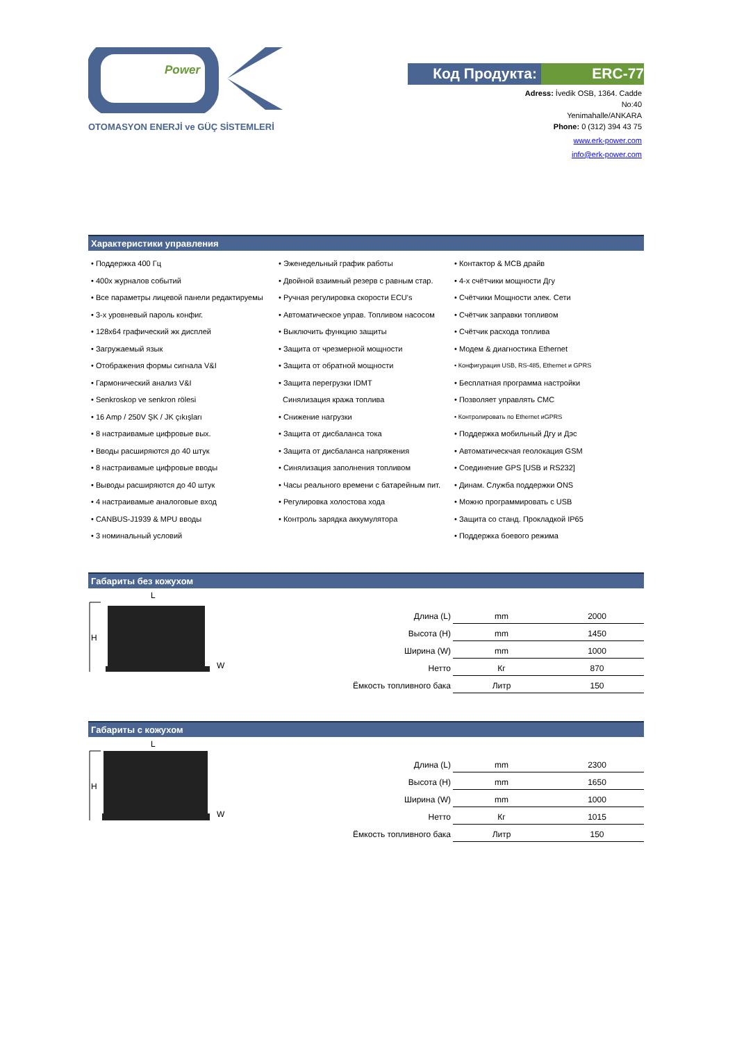Power
OTOMASYON ENERJİ ve GÜÇ SİSTEMLERİ
Код Продукта: ERC-77
Adress: İvedik OSB, 1364. Cadde
No:40
Yenimahalle/ANKARA
Phone: 0 (312) 394 43 75
www.erk-power.com
info@erk-power.com
Характеристики управления
• Поддержка 400 Гц
• Эженедельный график работы
• Контактор & MCB драйв
• 400х журналов событий
• Двойной взаимный резерв с равным стар.
• 4-х счётчики мощности Дгу
• Все параметры лицевой панели редактируемы
• Ручная регулировка скорости ECU's
• Счётчики Мощности элек. Сети
• 3-х уровневый пароль конфиг.
• Автоматическое управ. Топливом насосом
• Счётчик заправки топливом
• 128x64 графический жк дисплей
• Выключить функцию защиты
• Счётчик расхода топлива
• Загружаемый язык
• Защита от чрезмерной мощности
• Модем & диагностика Ethernet
• Отображения формы сигнала V&I
• Защита от обратной мощности
• Конфигурация USB, RS-485, Ethernet и GPRS
• Гармонический анализ V&I
• Защита перегрузки IDMT
• Бесплатная программа настройки
• Senkroskop ve senkron rölesi
Синялизация кража топлива
• Позволяет управлять СМС
• 16 Amp / 250V ŞK / JK çıkışları
• Снижение нагрузки
• Контролировать по Ethernet иGPRS
• 8 настраивамые цифровые вых.
• Защита от дисбаланса тока
• Поддержка мобильный Дгу и Дэс
• Вводы расширяются до 40 штук
• Защита от дисбаланса напряжения
• Автоматическчая геолокация GSM
• 8 настраивамые цифровые вводы
• Синялизация заполнения топливом
• Соединение GPS [USB и RS232]
• Выводы расширяются до 40 штук
• Часы реального времени с батарейным пит.
• Динам. Служба поддержки ONS
• 4 настраивамые аналоговые вход
• Регулировка холостова хода
• Можно программировать с USB
• CANBUS-J1939 & MPU вводы
• Контроль зарядка аккумулятора
• Защита со станд. Прокладкой IP65
• 3 номинальный условий
• Поддержка боевого режима
Габариты без кожухом
L
H
W
| Длина (L) | mm | 2000 |
| Высота (H) | mm | 1450 |
| Ширина (W) | mm | 1000 |
| Нетто | Кг | 870 |
| Ёмкость топливного бака | Литр | 150 |
Габариты с кожухом
L
H
W
| Длина (L) | mm | 2300 |
| Высота (H) | mm | 1650 |
| Ширина (W) | mm | 1000 |
| Нетто | Кг | 1015 |
| Ёмкость топливного бака | Литр | 150 |